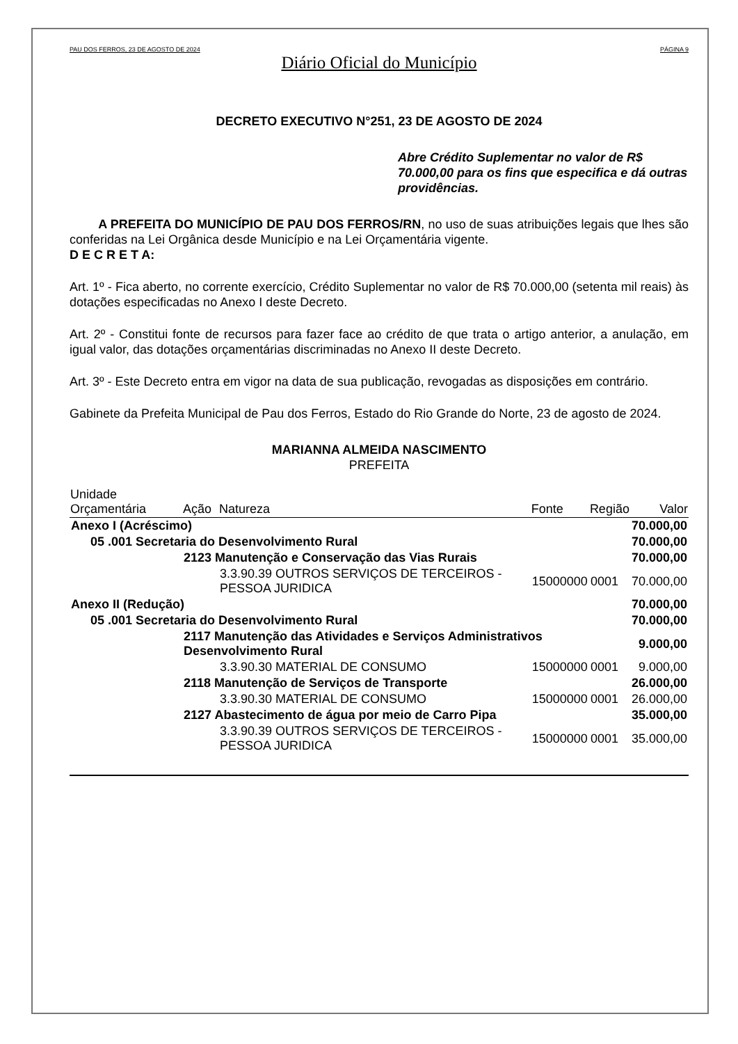PAU DOS FERROS, 23 DE AGOSTO DE 2024 PÁGINA 9
Diário Oficial do Município
DECRETO EXECUTIVO N°251, 23 DE AGOSTO DE 2024
Abre Crédito Suplementar no valor de R$ 70.000,00 para os fins que especifica e dá outras providências.
A PREFEITA DO MUNICÍPIO DE PAU DOS FERROS/RN, no uso de suas atribuições legais que lhes são conferidas na Lei Orgânica desde Município e na Lei Orçamentária vigente.
D E C R E T A:
Art. 1º - Fica aberto, no corrente exercício, Crédito Suplementar no valor de R$ 70.000,00 (setenta mil reais) às dotações especificadas no Anexo I deste Decreto.
Art. 2º - Constitui fonte de recursos para fazer face ao crédito de que trata o artigo anterior, a anulação, em igual valor, das dotações orçamentárias discriminadas no Anexo II deste Decreto.
Art. 3º - Este Decreto entra em vigor na data de sua publicação, revogadas as disposições em contrário.
Gabinete da Prefeita Municipal de Pau dos Ferros, Estado do Rio Grande do Norte, 23 de agosto de 2024.
MARIANNA ALMEIDA NASCIMENTO
PREFEITA
| Unidade Orçamentária | Ação | Natureza | Fonte | Região | Valor |
| --- | --- | --- | --- | --- | --- |
| Anexo I (Acréscimo) | | | | | 70.000,00 |
| 05 .001 Secretaria do Desenvolvimento Rural | | | | | 70.000,00 |
| | 2123 Manutenção e Conservação das Vias Rurais | | | | 70.000,00 |
| | | 3.3.90.39 OUTROS SERVIÇOS DE TERCEIROS - PESSOA JURIDICA | 15000000 | 0001 | 70.000,00 |
| Anexo II (Redução) | | | | | 70.000,00 |
| 05 .001 Secretaria do Desenvolvimento Rural | | | | | 70.000,00 |
| | 2117 Manutenção das Atividades e Serviços Administrativos Desenvolvimento Rural | | | | 9.000,00 |
| | | 3.3.90.30 MATERIAL DE CONSUMO | 15000000 | 0001 | 9.000,00 |
| | 2118 Manutenção de Serviços de Transporte | | | | 26.000,00 |
| | | 3.3.90.30 MATERIAL DE CONSUMO | 15000000 | 0001 | 26.000,00 |
| | 2127 Abastecimento de água por meio de Carro Pipa | | | | 35.000,00 |
| | | 3.3.90.39 OUTROS SERVIÇOS DE TERCEIROS - PESSOA JURIDICA | 15000000 | 0001 | 35.000,00 |